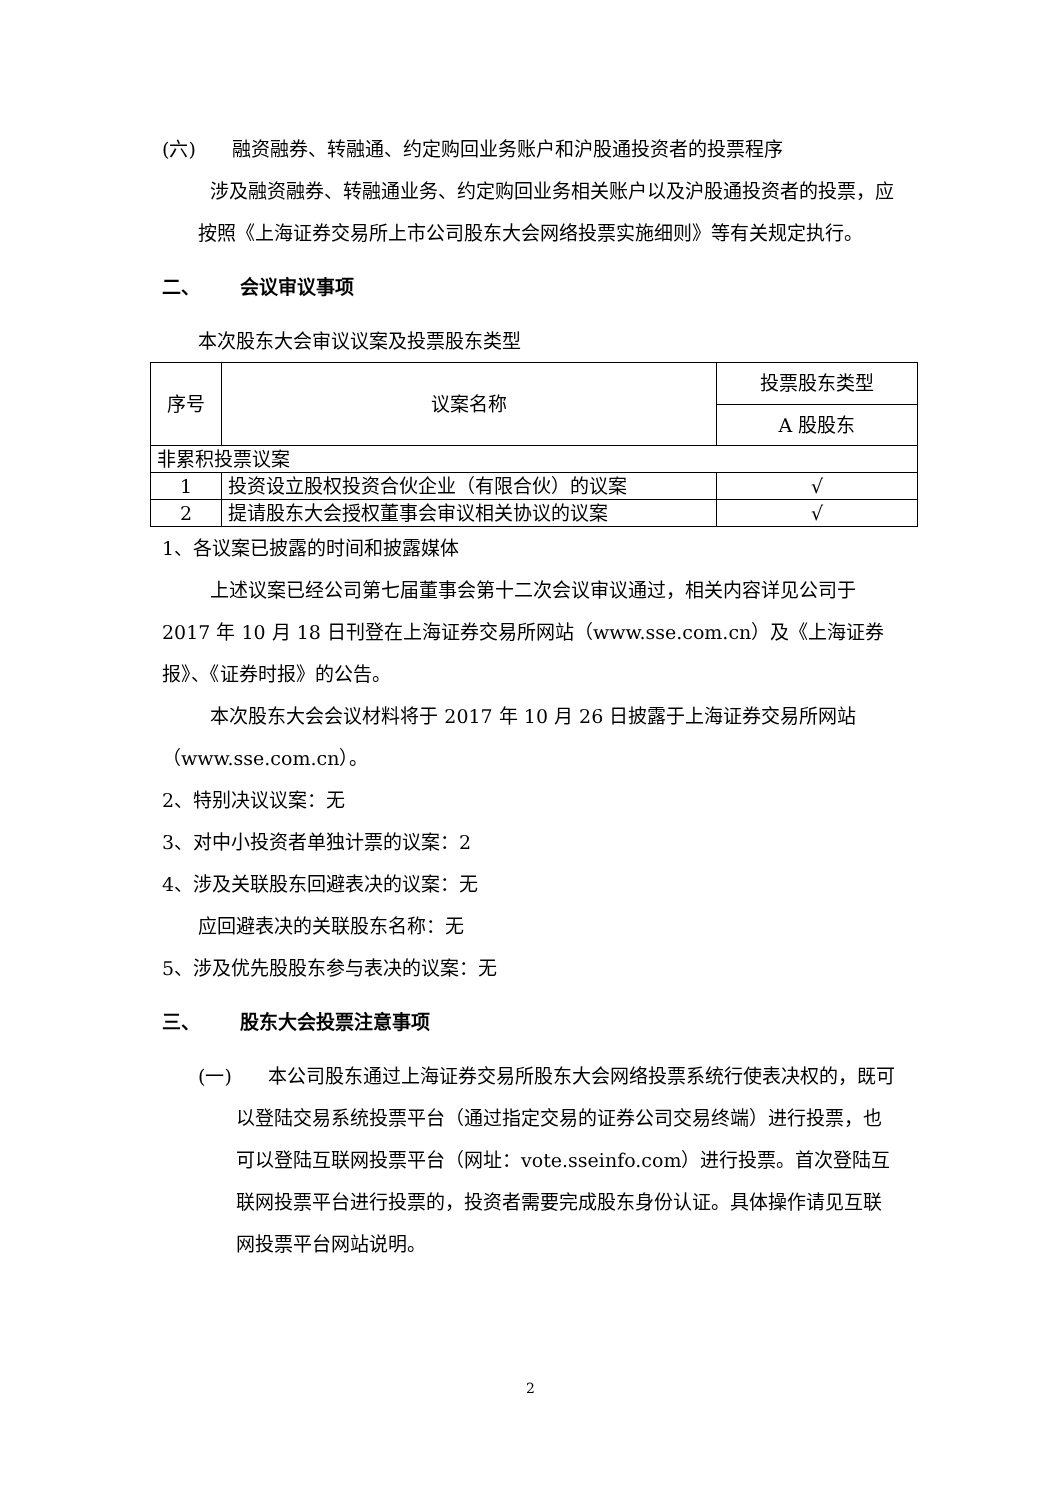(六) 融资融券、转融通、约定购回业务账户和沪股通投资者的投票程序
涉及融资融券、转融通业务、约定购回业务相关账户以及沪股通投资者的投票，应按照《上海证券交易所上市公司股东大会网络投票实施细则》等有关规定执行。
二、 会议审议事项
本次股东大会审议议案及投票股东类型
| 序号 | 议案名称 | 投票股东类型 |
| | | A 股股东 |
| 非累积投票议案 | | |
| 1 | 投资设立股权投资合伙企业（有限合伙）的议案 | √ |
| 2 | 提请股东大会授权董事会审议相关协议的议案 | √ |
1、各议案已披露的时间和披露媒体
上述议案已经公司第七届董事会第十二次会议审议通过，相关内容详见公司于 2017 年 10 月 18 日刊登在上海证券交易所网站（www.sse.com.cn）及《上海证券报》、《证券时报》的公告。
本次股东大会会议材料将于 2017 年 10 月 26 日披露于上海证券交易所网站（www.sse.com.cn）。
2、特别决议议案：无
3、对中小投资者单独计票的议案：2
4、涉及关联股东回避表决的议案：无
应回避表决的关联股东名称：无
5、涉及优先股股东参与表决的议案：无
三、 股东大会投票注意事项
(一) 本公司股东通过上海证券交易所股东大会网络投票系统行使表决权的，既可以登陆交易系统投票平台（通过指定交易的证券公司交易终端）进行投票，也可以登陆互联网投票平台（网址：vote.sseinfo.com）进行投票。首次登陆互联网投票平台进行投票的，投资者需要完成股东身份认证。具体操作请见互联网投票平台网站说明。
2